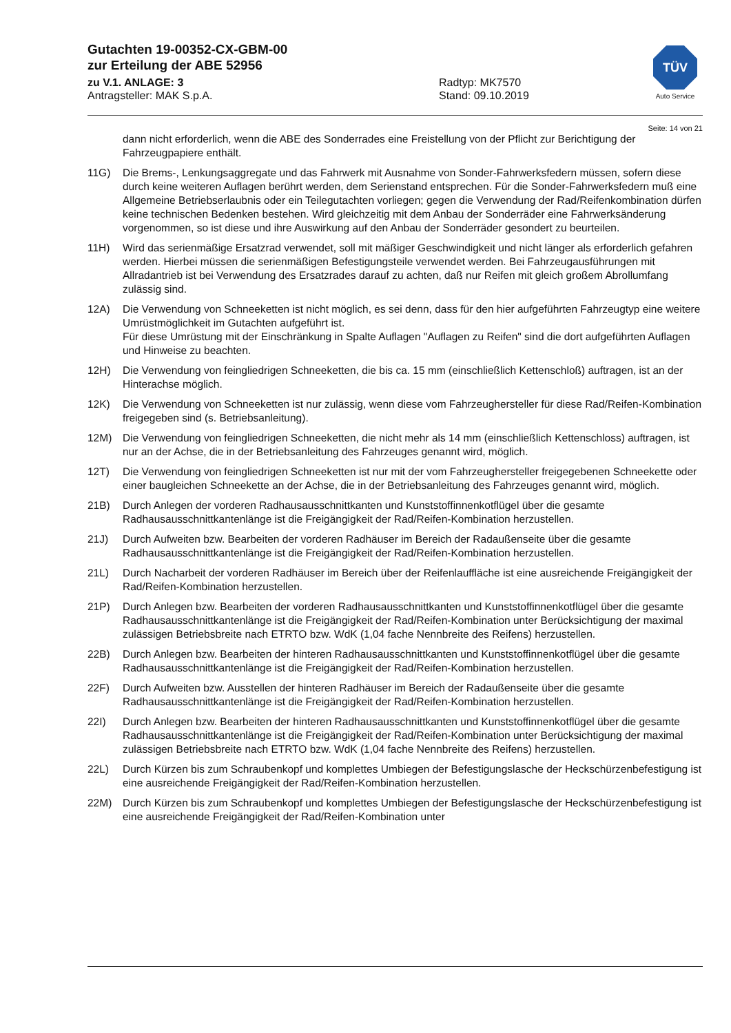Gutachten 19-00352-CX-GBM-00
zur Erteilung der ABE 52956
zu V.1. ANLAGE: 3 Radtyp: MK7570
Antragsteller: MAK S.p.A. Stand: 09.10.2019
TÜV
Auto Service
Seite: 14 von 21
dann nicht erforderlich, wenn die ABE des Sonderrades eine Freistellung von der Pflicht zur Berichtigung der Fahrzeugpapiere enthält.
11G) Die Brems-, Lenkungsaggregate und das Fahrwerk mit Ausnahme von Sonder-Fahrwerksfedern müssen, sofern diese durch keine weiteren Auflagen berührt werden, dem Serienstand entsprechen. Für die Sonder-Fahrwerksfedern muß eine Allgemeine Betriebserlaubnis oder ein Teilegutachten vorliegen; gegen die Verwendung der Rad/Reifenkombination dürfen keine technischen Bedenken bestehen. Wird gleichzeitig mit dem Anbau der Sonderräder eine Fahrwerksänderung vorgenommen, so ist diese und ihre Auswirkung auf den Anbau der Sonderräder gesondert zu beurteilen.
11H) Wird das serienmäßige Ersatzrad verwendet, soll mit mäßiger Geschwindigkeit und nicht länger als erforderlich gefahren werden. Hierbei müssen die serienmäßigen Befestigungsteile verwendet werden. Bei Fahrzeugausführungen mit Allradantrieb ist bei Verwendung des Ersatzrades darauf zu achten, daß nur Reifen mit gleich großem Abrollumfang zulässig sind.
12A) Die Verwendung von Schneeketten ist nicht möglich, es sei denn, dass für den hier aufgeführten Fahrzeugtyp eine weitere Umrüstmöglichkeit im Gutachten aufgeführt ist.
Für diese Umrüstung mit der Einschränkung in Spalte Auflagen "Auflagen zu Reifen" sind die dort aufgeführten Auflagen und Hinweise zu beachten.
12H) Die Verwendung von feingliedrigen Schneeketten, die bis ca. 15 mm (einschließlich Kettenschloß) auftragen, ist an der Hinterachse möglich.
12K) Die Verwendung von Schneeketten ist nur zulässig, wenn diese vom Fahrzeughersteller für diese Rad/Reifen-Kombination freigegeben sind (s. Betriebsanleitung).
12M) Die Verwendung von feingliedrigen Schneeketten, die nicht mehr als 14 mm (einschließlich Kettenschloss) auftragen, ist nur an der Achse, die in der Betriebsanleitung des Fahrzeuges genannt wird, möglich.
12T) Die Verwendung von feingliedrigen Schneeketten ist nur mit der vom Fahrzeughersteller freigegebenen Schneekette oder einer baugleichen Schneekette an der Achse, die in der Betriebsanleitung des Fahrzeuges genannt wird, möglich.
21B) Durch Anlegen der vorderen Radhausausschnittkanten und Kunststoffinnenkotflügel über die gesamte Radhausausschnittkantenlänge ist die Freigängigkeit der Rad/Reifen-Kombination herzustellen.
21J) Durch Aufweiten bzw. Bearbeiten der vorderen Radhäuser im Bereich der Radaußenseite über die gesamte Radhausausschnittkantenlänge ist die Freigängigkeit der Rad/Reifen-Kombination herzustellen.
21L) Durch Nacharbeit der vorderen Radhäuser im Bereich über der Reifenlauffläche ist eine ausreichende Freigängigkeit der Rad/Reifen-Kombination herzustellen.
21P) Durch Anlegen bzw. Bearbeiten der vorderen Radhausausschnittkanten und Kunststoffinnenkotflügel über die gesamte Radhausausschnittkantenlänge ist die Freigängigkeit der Rad/Reifen-Kombination unter Berücksichtigung der maximal zulässigen Betriebsbreite nach ETRTO bzw. WdK (1,04 fache Nennbreite des Reifens) herzustellen.
22B) Durch Anlegen bzw. Bearbeiten der hinteren Radhausausschnittkanten und Kunststoffinnenkotflügel über die gesamte Radhausausschnittkantenlänge ist die Freigängigkeit der Rad/Reifen-Kombination herzustellen.
22F) Durch Aufweiten bzw. Ausstellen der hinteren Radhäuser im Bereich der Radaußenseite über die gesamte Radhausausschnittkantenlänge ist die Freigängigkeit der Rad/Reifen-Kombination herzustellen.
22I) Durch Anlegen bzw. Bearbeiten der hinteren Radhausausschnittkanten und Kunststoffinnenkotflügel über die gesamte Radhausausschnittkantenlänge ist die Freigängigkeit der Rad/Reifen-Kombination unter Berücksichtigung der maximal zulässigen Betriebsbreite nach ETRTO bzw. WdK (1,04 fache Nennbreite des Reifens) herzustellen.
22L) Durch Kürzen bis zum Schraubenkopf und komplettes Umbiegen der Befestigungslasche der Heckschürzenbefestigung ist eine ausreichende Freigängigkeit der Rad/Reifen-Kombination herzustellen.
22M) Durch Kürzen bis zum Schraubenkopf und komplettes Umbiegen der Befestigungslasche der Heckschürzenbefestigung ist eine ausreichende Freigängigkeit der Rad/Reifen-Kombination unter